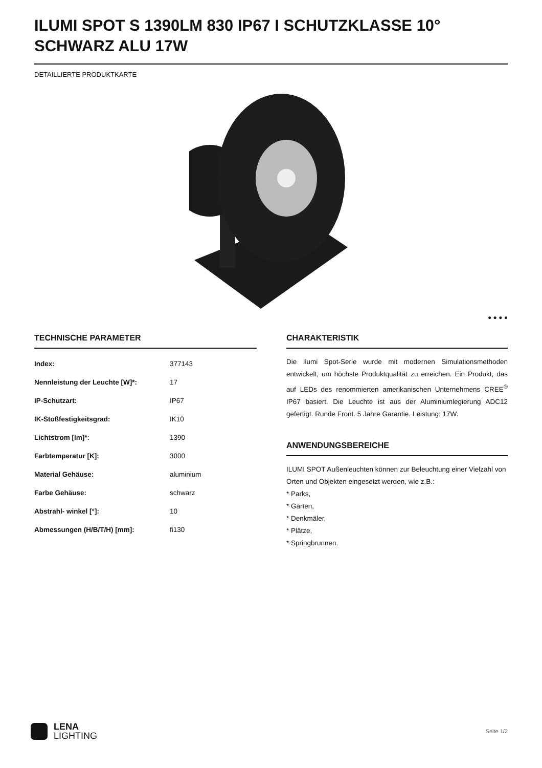ILUMI SPOT S 1390LM 830 IP67 I SCHUTZKLASSE 10° SCHWARZ ALU 17W
DETAILLIERTE PRODUKTKARTE
● ● ● ●
TECHNISCHE PARAMETER
| Index: | 377143 |
| Nennleistung der Leuchte [W]*: | 17 |
| IP-Schutzart: | IP67 |
| IK-Stoßfestigkeitsgrad: | IK10 |
| Lichtstrom [lm]*: | 1390 |
| Farbtemperatur [K]: | 3000 |
| Material Gehäuse: | aluminium |
| Farbe Gehäuse: | schwarz |
| Abstrahl- winkel [°]: | 10 |
| Abmessungen (H/B/T/H) [mm]: | fi130 |
CHARAKTERISTIK
Die Ilumi Spot-Serie wurde mit modernen Simulationsmethoden entwickelt, um höchste Produktqualität zu erreichen. Ein Produkt, das auf LEDs des renommierten amerikanischen Unternehmens CREE<sup>®</sup> IP67 basiert. Die Leuchte ist aus der Aluminiumlegierung ADC12 gefertigt. Runde Front. 5 Jahre Garantie. Leistung: 17W.
ANWENDUNGSBEREICHE
ILUMI SPOT Außenleuchten können zur Beleuchtung einer Vielzahl von Orten und Objekten eingesetzt werden, wie z.B.:
* Parks,
* Gärten,
* Denkmäler,
* Plätze,
* Springbrunnen.
LENA
LIGHTING
Seite 1/2